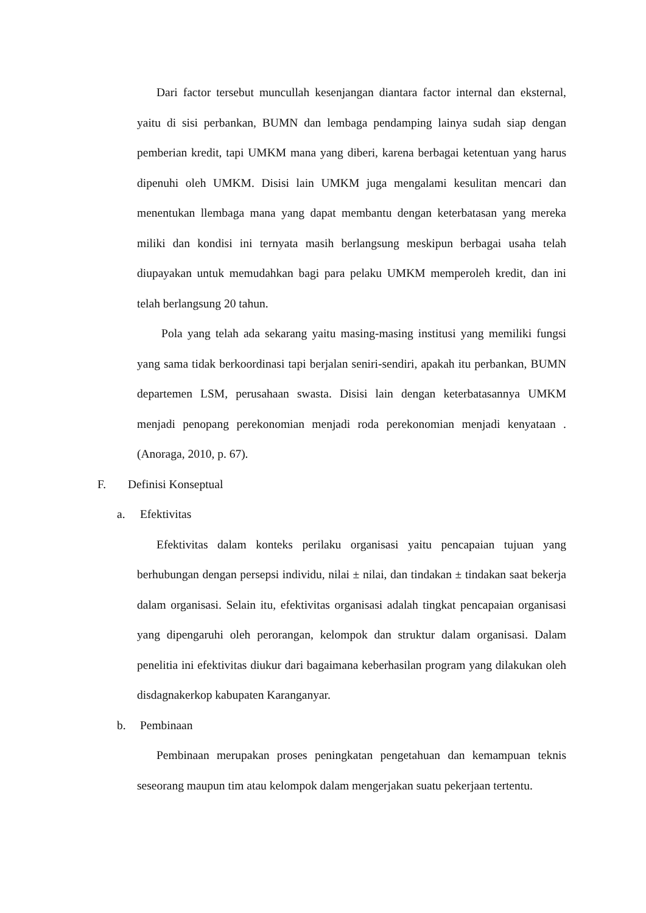Dari factor tersebut muncullah kesenjangan diantara factor internal dan eksternal, yaitu di sisi perbankan, BUMN dan lembaga pendamping lainya sudah siap dengan pemberian kredit, tapi UMKM mana yang diberi, karena berbagai ketentuan yang harus dipenuhi oleh UMKM. Disisi lain UMKM juga mengalami kesulitan mencari dan menentukan llembaga mana yang dapat membantu dengan keterbatasan yang mereka miliki dan kondisi ini ternyata masih berlangsung meskipun berbagai usaha telah diupayakan untuk memudahkan bagi para pelaku UMKM memperoleh kredit, dan ini telah berlangsung 20 tahun.
Pola yang telah ada sekarang yaitu masing-masing institusi yang memiliki fungsi yang sama tidak berkoordinasi tapi berjalan seniri-sendiri, apakah itu perbankan, BUMN departemen LSM, perusahaan swasta. Disisi lain dengan keterbatasannya UMKM menjadi penopang perekonomian menjadi roda perekonomian menjadi kenyataan . (Anoraga, 2010, p. 67).
F. Definisi Konseptual
a. Efektivitas
Efektivitas dalam konteks perilaku organisasi yaitu pencapaian tujuan yang berhubungan dengan persepsi individu, nilai ± nilai, dan tindakan ± tindakan saat bekerja dalam organisasi. Selain itu, efektivitas organisasi adalah tingkat pencapaian organisasi yang dipengaruhi oleh perorangan, kelompok dan struktur dalam organisasi. Dalam penelitia ini efektivitas diukur dari bagaimana keberhasilan program yang dilakukan oleh disdagnakerkop kabupaten Karanganyar.
b. Pembinaan
Pembinaan merupakan proses peningkatan pengetahuan dan kemampuan teknis seseorang maupun tim atau kelompok dalam mengerjakan suatu pekerjaan tertentu.